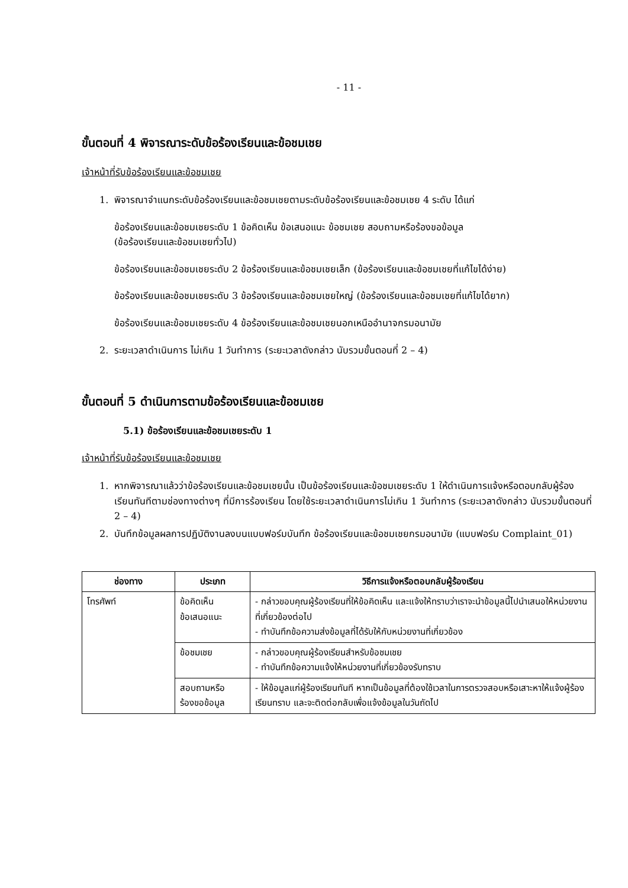- 11 -
ขั้นตอนที่ 4 พิจารณาระดับข้อร้องเรียนและข้อชมเชย
เจ้าหน้าที่รับข้อร้องเรียนและข้อชมเชย
1. พิจารณาจำแนกระดับข้อร้องเรียนและข้อชมเชยตามระดับข้อร้องเรียนและข้อชมเชย 4 ระดับ ได้แก่
ข้อร้องเรียนและข้อชมเชยระดับ 1 ข้อคิดเห็น ข้อเสนอแนะ ข้อชมเชย สอบถามหรือร้องขอข้อมูล
(ข้อร้องเรียนและข้อชมเชยทั่วไป)
ข้อร้องเรียนและข้อชมเชยระดับ 2 ข้อร้องเรียนและข้อชมเชยเล็ก (ข้อร้องเรียนและข้อชมเชยที่แก้ไขได้ง่าย)
ข้อร้องเรียนและข้อชมเชยระดับ 3 ข้อร้องเรียนและข้อชมเชยใหญ่ (ข้อร้องเรียนและข้อชมเชยที่แก้ไขได้ยาก)
ข้อร้องเรียนและข้อชมเชยระดับ 4 ข้อร้องเรียนและข้อชมเชยนอกเหนืออำนาจกรมอนามัย
2. ระยะเวลาดำเนินการ ไม่เกิน 1 วันทำการ (ระยะเวลาดังกล่าว นับรวมขั้นตอนที่ 2 – 4)
ขั้นตอนที่ 5 ดำเนินการตามข้อร้องเรียนและข้อชมเชย
5.1) ข้อร้องเรียนและข้อชมเชยระดับ 1
เจ้าหน้าที่รับข้อร้องเรียนและข้อชมเชย
1. หากพิจารณาแล้วว่าข้อร้องเรียนและข้อชมเชยนั้น เป็นข้อร้องเรียนและข้อชมเชยระดับ 1 ให้ดำเนินการแจ้งหรือตอบกลับผู้ร้องเรียนทันทีตามช่องทางต่างๆ ที่มีการร้องเรียน โดยใช้ระยะเวลาดำเนินการไม่เกิน 1 วันทำการ (ระยะเวลาดังกล่าว นับรวมขั้นตอนที่ 2 – 4)
2. บันทึกข้อมูลผลการปฏิบัติงานลงบนแบบฟอร์มบันทึก ข้อร้องเรียนและข้อชมเชยกรมอนามัย (แบบฟอร์ม Complaint_01)
| ช่องทาง | ประเภท | วิธีการแจ้งหรือตอบกลับผู้ร้องเรียน |
| --- | --- | --- |
| โทรศัพท์ | ข้อคิดเห็น ข้อเสนอแนะ | - กล่าวขอบคุณผู้ร้องเรียนที่ให้ข้อคิดเห็น และแจ้งให้ทราบว่าเราจะนำข้อมูลนี้ไปนำเสนอให้หน่วยงานที่เกี่ยวข้องต่อไป - ทำบันทึกข้อความส่งข้อมูลที่ได้รับให้กับหน่วยงานที่เกี่ยวข้อง |
| | ข้อชมเชย | - กล่าวขอบคุณผู้ร้องเรียนสำหรับข้อชมเชย - ทำบันทึกข้อความแจ้งให้หน่วยงานที่เกี่ยวข้องรับทราบ |
| | สอบถามหรือ ร้องขอข้อมูล | - ให้ข้อมูลแก่ผู้ร้องเรียนทันที หากเป็นข้อมูลที่ต้องใช้เวลาในการตรวจสอบหรือเสาะหาให้แจ้งผู้ร้องเรียนทราบ และจะติดต่อกลับเพื่อแจ้งข้อมูลในวันถัดไป |